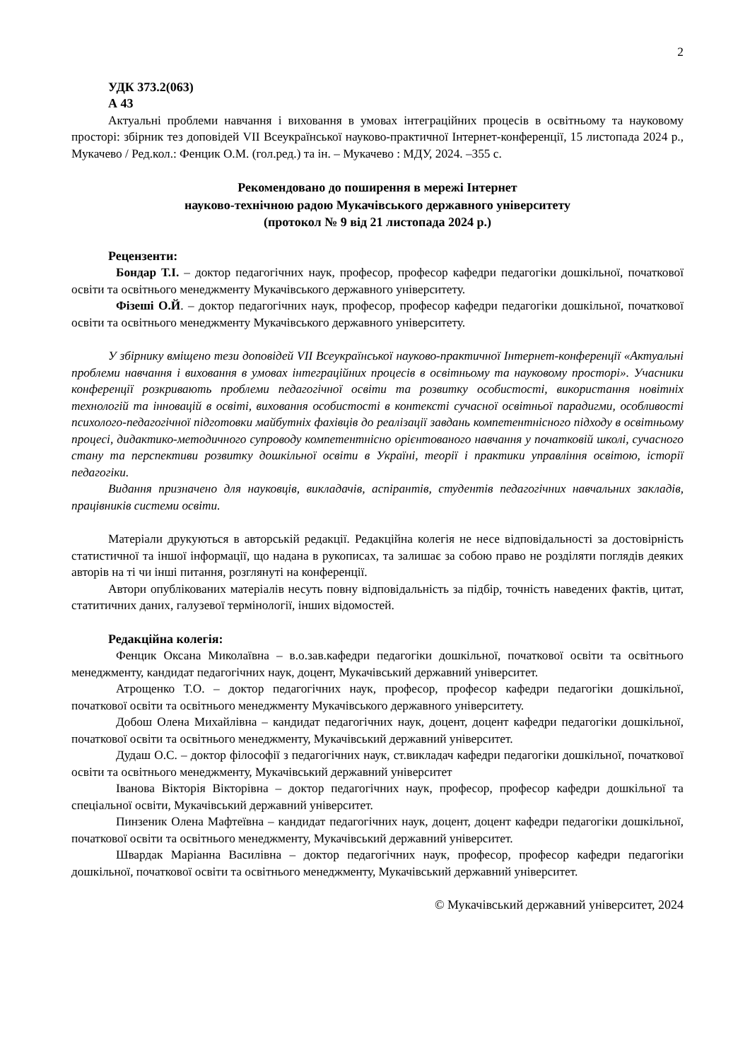2
УДК 373.2(063)
А 43
Актуальні проблеми навчання і виховання в умовах інтеграційних процесів в освітньому та науковому просторі: збірник тез доповідей VІІ Всеукраїнської науково-практичної Інтернет-конференції, 15 листопада 2024 р., Мукачево / Ред.кол.: Фенцик О.М. (гол.ред.) та ін. – Мукачево : МДУ, 2024. –355 с.
Рекомендовано до поширення в мережі Інтернет
науково-технічною радою Мукачівського державного університету
(протокол № 9 від 21 листопада 2024 р.)
Рецензенти:
Бондар Т.І. – доктор педагогічних наук, професор, професор кафедри педагогіки дошкільної, початкової освіти та освітнього менеджменту Мукачівського державного університету.
Фізеші О.Й. – доктор педагогічних наук, професор, професор кафедри педагогіки дошкільної, початкової освіти та освітнього менеджменту Мукачівського державного університету.
У збірнику вміщено тези доповідей VІІ Всеукраїнської науково-практичної Інтернет-конференції «Актуальні проблеми навчання і виховання в умовах інтеграційних процесів в освітньому та науковому просторі». Учасники конференції розкривають проблеми педагогічної освіти та розвитку особистості, використання новітніх технологій та інновацій в освіті, виховання особистості в контексті сучасної освітньої парадигми, особливості психолого-педагогічної підготовки майбутніх фахівців до реалізації завдань компетентнісного підходу в освітньому процесі, дидактико-методичного супроводу компетентнісно орієнтованого навчання у початковій школі, сучасного стану та перспективи розвитку дошкільної освіти в Україні, теорії і практики управління освітою, історії педагогіки.
Видання призначено для науковців, викладачів, аспірантів, студентів педагогічних навчальних закладів, працівників системи освіти.
Матеріали друкуються в авторській редакції. Редакційна колегія не несе відповідальності за достовірність статистичної та іншої інформації, що надана в рукописах, та залишає за собою право не розділяти поглядів деяких авторів на ті чи інші питання, розглянуті на конференції.
Автори опублікованих матеріалів несуть повну відповідальність за підбір, точність наведених фактів, цитат, статитичних даних, галузевої термінології, інших відомостей.
Редакційна колегія:
Фенцик Оксана Миколаївна – в.о.зав.кафедри педагогіки дошкільної, початкової освіти та освітнього менеджменту, кандидат педагогічних наук, доцент, Мукачівський державний університет.
Атрощенко Т.О. – доктор педагогічних наук, професор, професор кафедри педагогіки дошкільної, початкової освіти та освітнього менеджменту Мукачівського державного університету.
Добош Олена Михайлівна – кандидат педагогічних наук, доцент, доцент кафедри педагогіки дошкільної, початкової освіти та освітнього менеджменту, Мукачівський державний університет.
Дудаш О.С. – доктор філософії з педагогічних наук, ст.викладач кафедри педагогіки дошкільної, початкової освіти та освітнього менеджменту, Мукачівський державний університет
Іванова Вікторія Вікторівна – доктор педагогічних наук, професор, професор кафедри дошкільної та спеціальної освіти, Мукачівський державний університет.
Пинзеник Олена Мафтеївна – кандидат педагогічних наук, доцент, доцент кафедри педагогіки дошкільної, початкової освіти та освітнього менеджменту, Мукачівський державний університет.
Швардак Маріанна Василівна – доктор педагогічних наук, професор, професор кафедри педагогіки дошкільної, початкової освіти та освітнього менеджменту, Мукачівський державний університет.
© Мукачівський державний університет, 2024